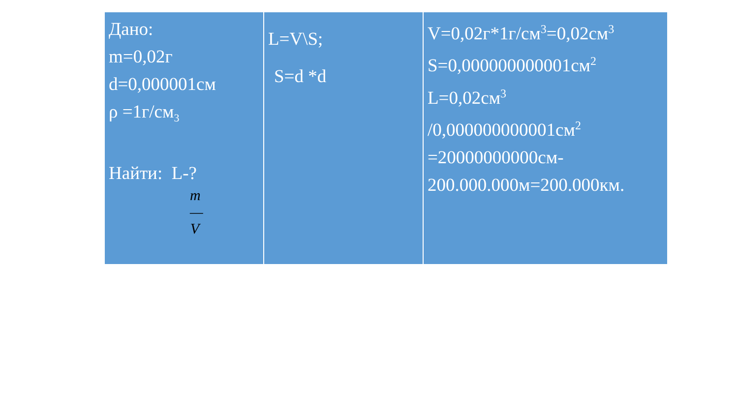| Дано: m=0,02г d=0,000001см ρ =1г/см<sub>3</sub> Найти: L-? m — V | L=V\S; S=d *d | V=0,02г*1г/см<sup>3</sup>=0,02см<sup>3</sup> S=0,000000000001см<sup>2</sup> L=0,02см<sup>3</sup> /0,000000000001см<sup>2</sup> =20000000000см- 200.000.000м=200.000км. |